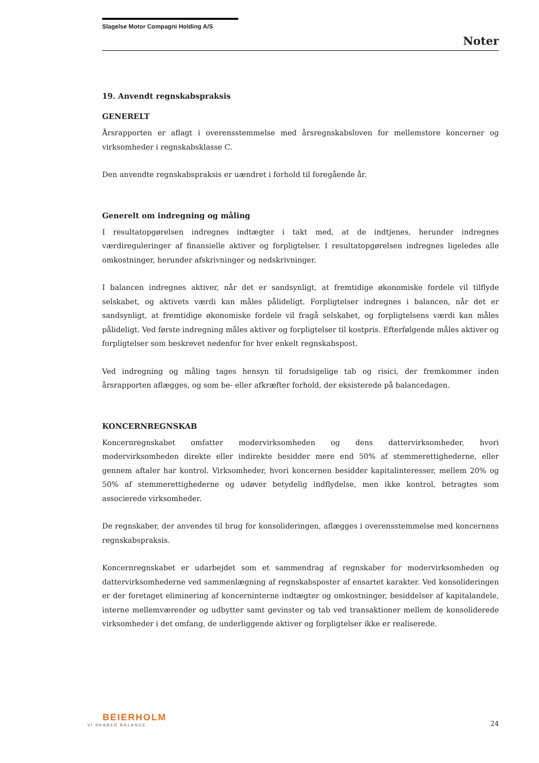Slagelse Motor Compagni Holding A/S
Noter
19. Anvendt regnskabspraksis
GENERELT
Årsrapporten er aflagt i overensstemmelse med årsregnskabsloven for mellemstore koncerner og virksomheder i regnskabsklasse C.
Den anvendte regnskabspraksis er uændret i forhold til foregående år.
Generelt om indregning og måling
I resultatopgørelsen indregnes indtægter i takt med, at de indtjenes, herunder indregnes værdireguleringer af finansielle aktiver og forpligtelser. I resultatopgørelsen indregnes ligeledes alle omkostninger, herunder afskrivninger og nedskrivninger.
I balancen indregnes aktiver, når det er sandsynligt, at fremtidige økonomiske fordele vil tilflyde selskabet, og aktivets værdi kan måles pålideligt. Forpligtelser indregnes i balancen, når det er sandsynligt, at fremtidige økonomiske fordele vil fragå selskabet, og forpligtelsens værdi kan måles pålideligt. Ved første indregning måles aktiver og forpligtelser til kostpris. Efterfølgende måles aktiver og forpligtelser som beskrevet nedenfor for hver enkelt regnskabspost.
Ved indregning og måling tages hensyn til forudsigelige tab og risici, der fremkommer inden årsrapporten aflægges, og som be- eller afkræfter forhold, der eksisterede på balancedagen.
KONCERNREGNSKAB
Koncernregnskabet omfatter modervirksomheden og dens dattervirksomheder, hvori modervirksomheden direkte eller indirekte besidder mere end 50% af stemmerettighederne, eller gennem aftaler har kontrol. Virksomheder, hvori koncernen besidder kapitalinteresser, mellem 20% og 50% af stemmerettighederne og udøver betydelig indflydelse, men ikke kontrol, betragtes som associerede virksomheder.
De regnskaber, der anvendes til brug for konsolideringen, aflægges i overensstemmelse med koncernens regnskabspraksis.
Koncernregnskabet er udarbejdet som et sammendrag af regnskaber for modervirksomheden og dattervirksomhederne ved sammenlægning af regnskabsposter af ensartet karakter. Ved konsolideringen er der foretaget eliminering af koncerninterne indtægter og omkostninger, besiddelser af kapitalandele, interne mellemværender og udbytter samt gevinster og tab ved transaktioner mellem de konsoliderede virksomheder i det omfang, de underliggende aktiver og forpligtelser ikke er realiserede.
BEIERHOLM
VI SKABER BALANCE
24